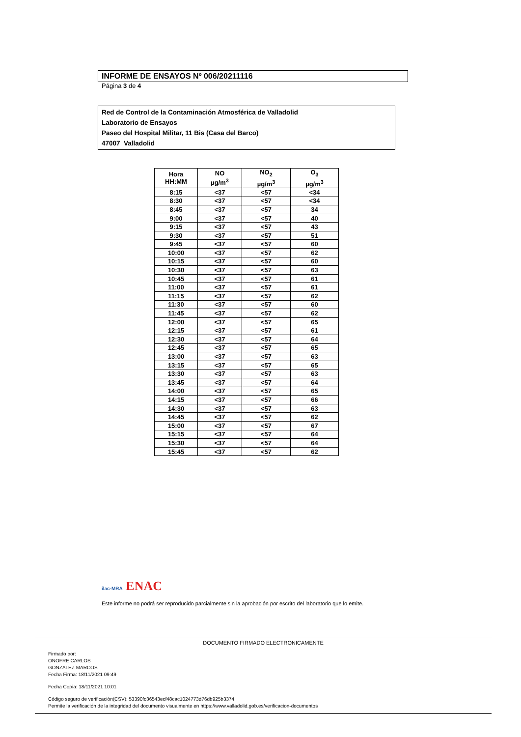INFORME DE ENSAYOS Nº 006/20211116
Página 3 de 4
Red de Control de la Contaminación Atmosférica de Valladolid
Laboratorio de Ensayos
Paseo del Hospital Militar, 11 Bis (Casa del Barco)
47007 Valladolid
| Hora HH:MM | NO µg/m<sup>3</sup> | NO<sub>2</sub> µg/m<sup>3</sup> | O<sub>3</sub> µg/m<sup>3</sup> |
| --- | --- | --- | --- |
| 8:15 | <37 | <57 | <34 |
| 8:30 | <37 | <57 | <34 |
| 8:45 | <37 | <57 | 34 |
| 9:00 | <37 | <57 | 40 |
| 9:15 | <37 | <57 | 43 |
| 9:30 | <37 | <57 | 51 |
| 9:45 | <37 | <57 | 60 |
| 10:00 | <37 | <57 | 62 |
| 10:15 | <37 | <57 | 60 |
| 10:30 | <37 | <57 | 63 |
| 10:45 | <37 | <57 | 61 |
| 11:00 | <37 | <57 | 61 |
| 11:15 | <37 | <57 | 62 |
| 11:30 | <37 | <57 | 60 |
| 11:45 | <37 | <57 | 62 |
| 12:00 | <37 | <57 | 65 |
| 12:15 | <37 | <57 | 61 |
| 12:30 | <37 | <57 | 64 |
| 12:45 | <37 | <57 | 65 |
| 13:00 | <37 | <57 | 63 |
| 13:15 | <37 | <57 | 65 |
| 13:30 | <37 | <57 | 63 |
| 13:45 | <37 | <57 | 64 |
| 14:00 | <37 | <57 | 65 |
| 14:15 | <37 | <57 | 66 |
| 14:30 | <37 | <57 | 63 |
| 14:45 | <37 | <57 | 62 |
| 15:00 | <37 | <57 | 67 |
| 15:15 | <37 | <57 | 64 |
| 15:30 | <37 | <57 | 64 |
| 15:45 | <37 | <57 | 62 |
ilac-MRA ENAC
Este informe no podrá ser reproducido parcialmente sin la aprobación por escrito del laboratorio que lo emite.
DOCUMENTO FIRMADO ELECTRONICAMENTE
Firmado por:
ONOFRE CARLOS
GONZALEZ MARCOS
Fecha Firma: 18/11/2021 09:49
Fecha Copia: 18/11/2021 10:01
Código seguro de verificación(CSV): 53390fc36543ecf48cac1024773d76db925b3374
Permite la verificación de la integridad del documento visualmente en https://www.valladolid.gob.es/verificacion-documentos